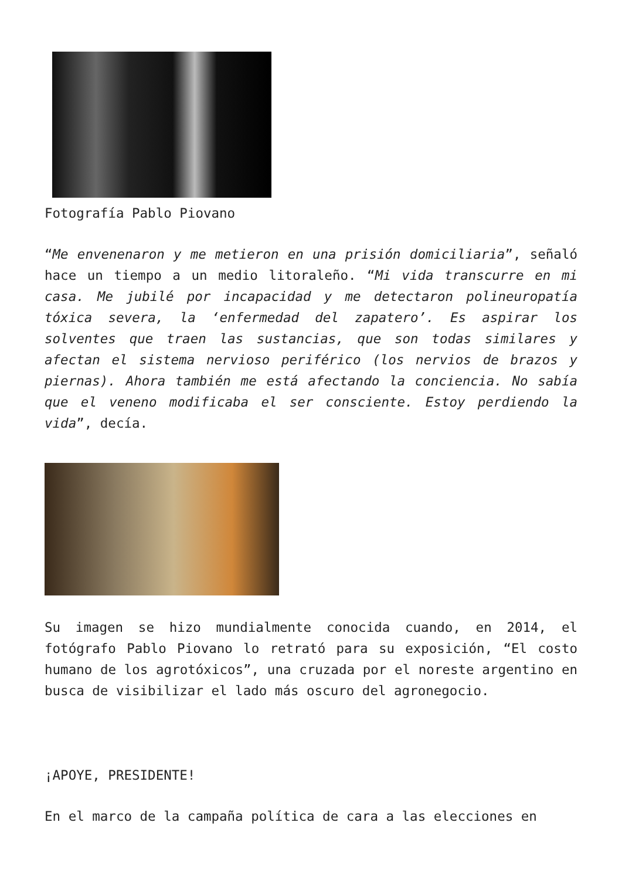Fotografía Pablo Piovano
“Me envenenaron y me metieron en una prisión domiciliaria”, señaló hace un tiempo a un medio litoraleño. “Mi vida transcurre en mi casa. Me jubilé por incapacidad y me detectaron polineuropatía tóxica severa, la ‘enfermedad del zapatero’. Es aspirar los solventes que traen las sustancias, que son todas similares y afectan el sistema nervioso periférico (los nervios de brazos y piernas). Ahora también me está afectando la conciencia. No sabía que el veneno modificaba el ser consciente. Estoy perdiendo la vida”, decía.
Su imagen se hizo mundialmente conocida cuando, en 2014, el fotógrafo Pablo Piovano lo retrató para su exposición, “El costo humano de los agrotóxicos”, una cruzada por el noreste argentino en busca de visibilizar el lado más oscuro del agronegocio.
¡APOYE, PRESIDENTE!
En el marco de la campaña política de cara a las elecciones en